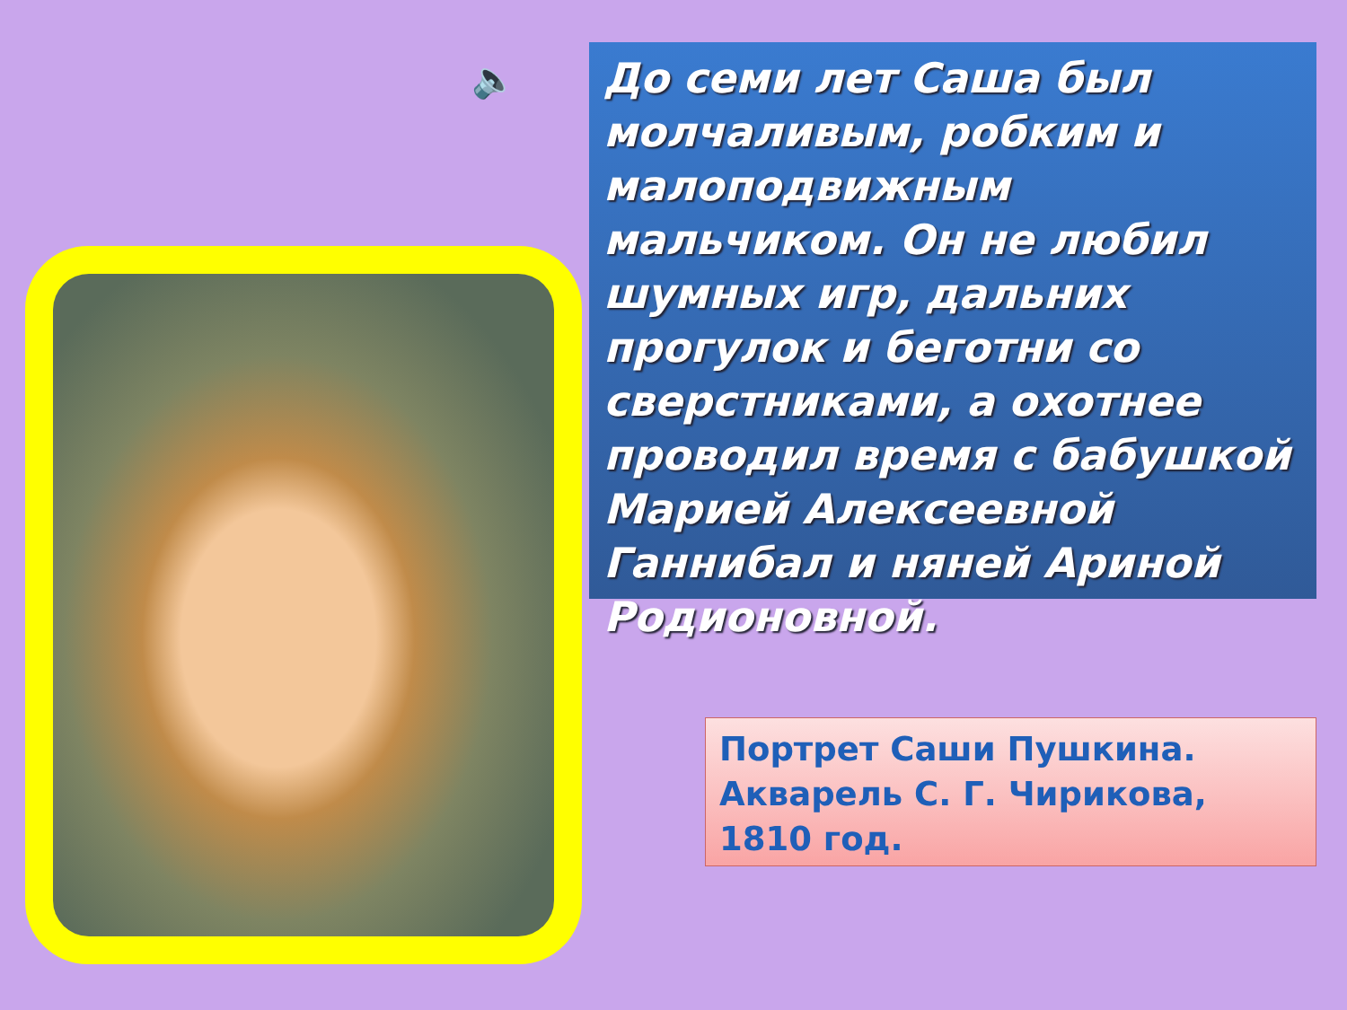🔈
До семи лет Саша был молчаливым, робким и малоподвижным мальчиком. Он не любил шумных игр, дальних прогулок и беготни со сверстниками, а охотнее проводил время с бабушкой Марией Алексеевной Ганнибал и няней Ариной Родионовной.
Портрет Саши Пушкина.
Акварель С. Г. Чирикова,
1810 год.